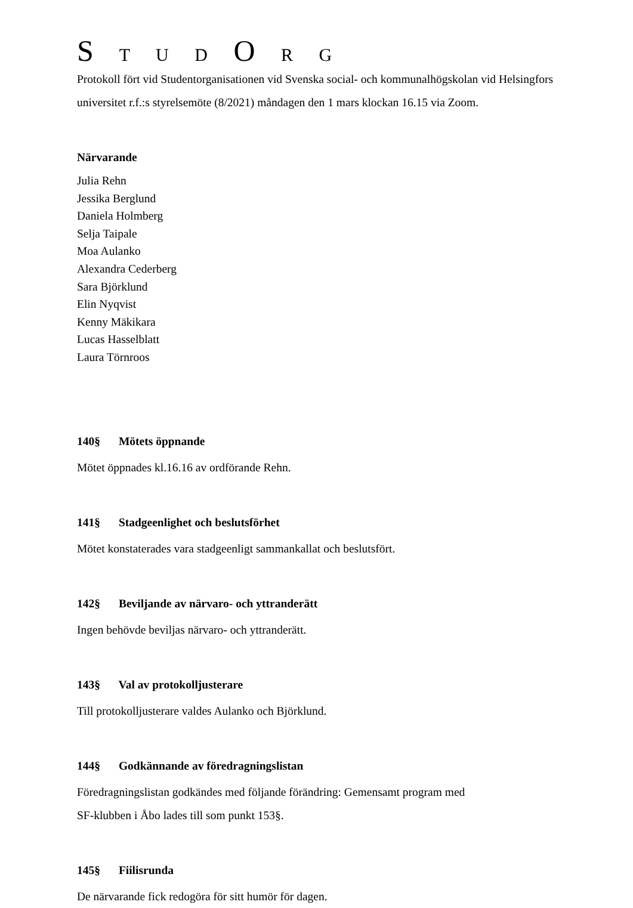S T U D O R G
Protokoll fört vid Studentorganisationen vid Svenska social- och kommunalhögskolan vid Helsingfors universitet r.f.:s styrelsemöte (8/2021) måndagen den 1 mars klockan 16.15 via Zoom.
Närvarande
Julia Rehn
Jessika Berglund
Daniela Holmberg
Selja Taipale
Moa Aulanko
Alexandra Cederberg
Sara Björklund
Elin Nyqvist
Kenny Mäkikara
Lucas Hasselblatt
Laura Törnroos
140§ Mötets öppnande
Mötet öppnades kl.16.16 av ordförande Rehn.
141§ Stadgeenlighet och beslutsförhet
Mötet konstaterades vara stadgeenligt sammankallat och beslutsfört.
142§ Beviljande av närvaro- och yttranderätt
Ingen behövde beviljas närvaro- och yttranderätt.
143§ Val av protokolljusterare
Till protokolljusterare valdes Aulanko och Björklund.
144§ Godkännande av föredragningslistan
Föredragningslistan godkändes med följande förändring: Gemensamt program med
SF-klubben i Åbo lades till som punkt 153§.
145§ Fiilisrunda
De närvarande fick redogöra för sitt humör för dagen.